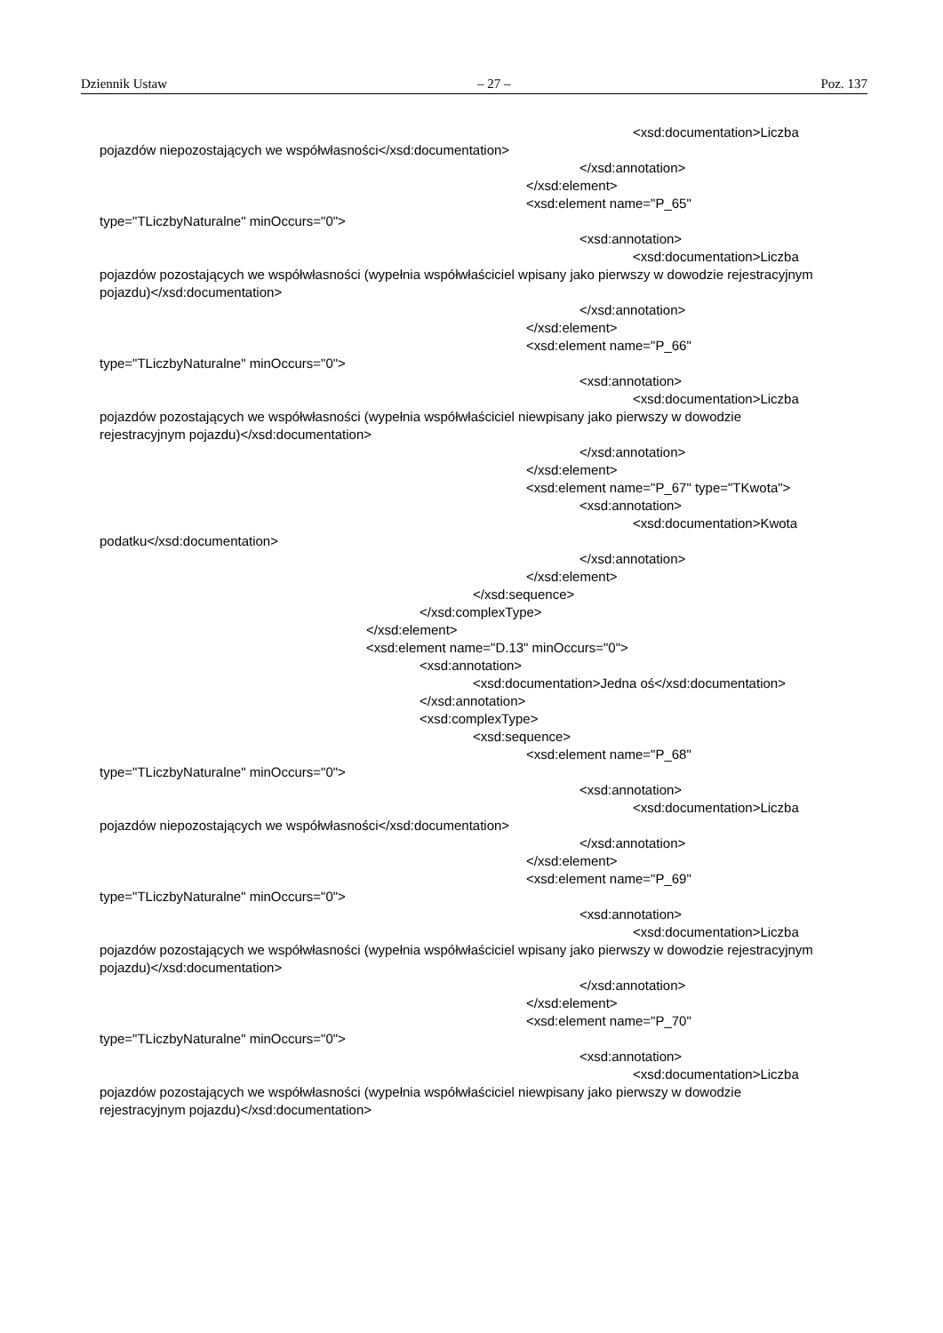Dziennik Ustaw – 27 – Poz. 137
<xsd:documentation>Liczba
pojazdów niepozostających we współwłasności</xsd:documentation>
</xsd:annotation>
</xsd:element>
<xsd:element name="P_65"
type="TLiczbyNaturalne" minOccurs="0">
<xsd:annotation>
<xsd:documentation>Liczba
pojazdów pozostających we współwłasności (wypełnia współwłaściciel wpisany jako pierwszy w dowodzie rejestracyjnym pojazdu)</xsd:documentation>
</xsd:annotation>
</xsd:element>
<xsd:element name="P_66"
type="TLiczbyNaturalne" minOccurs="0">
<xsd:annotation>
<xsd:documentation>Liczba
pojazdów pozostających we współwłasności (wypełnia współwłaściciel niewpisany jako pierwszy w dowodzie rejestracyjnym pojazdu)</xsd:documentation>
</xsd:annotation>
</xsd:element>
<xsd:element name="P_67" type="TKwota">
<xsd:annotation>
<xsd:documentation>Kwota
podatku</xsd:documentation>
</xsd:annotation>
</xsd:element>
</xsd:sequence>
</xsd:complexType>
</xsd:element>
<xsd:element name="D.13" minOccurs="0">
<xsd:annotation>
<xsd:documentation>Jedna oś</xsd:documentation>
</xsd:annotation>
<xsd:complexType>
<xsd:sequence>
<xsd:element name="P_68"
type="TLiczbyNaturalne" minOccurs="0">
<xsd:annotation>
<xsd:documentation>Liczba
pojazdów niepozostających we współwłasności</xsd:documentation>
</xsd:annotation>
</xsd:element>
<xsd:element name="P_69"
type="TLiczbyNaturalne" minOccurs="0">
<xsd:annotation>
<xsd:documentation>Liczba
pojazdów pozostających we współwłasności (wypełnia współwłaściciel wpisany jako pierwszy w dowodzie rejestracyjnym pojazdu)</xsd:documentation>
</xsd:annotation>
</xsd:element>
<xsd:element name="P_70"
type="TLiczbyNaturalne" minOccurs="0">
<xsd:annotation>
<xsd:documentation>Liczba
pojazdów pozostających we współwłasności (wypełnia współwłaściciel niewpisany jako pierwszy w dowodzie rejestracyjnym pojazdu)</xsd:documentation>